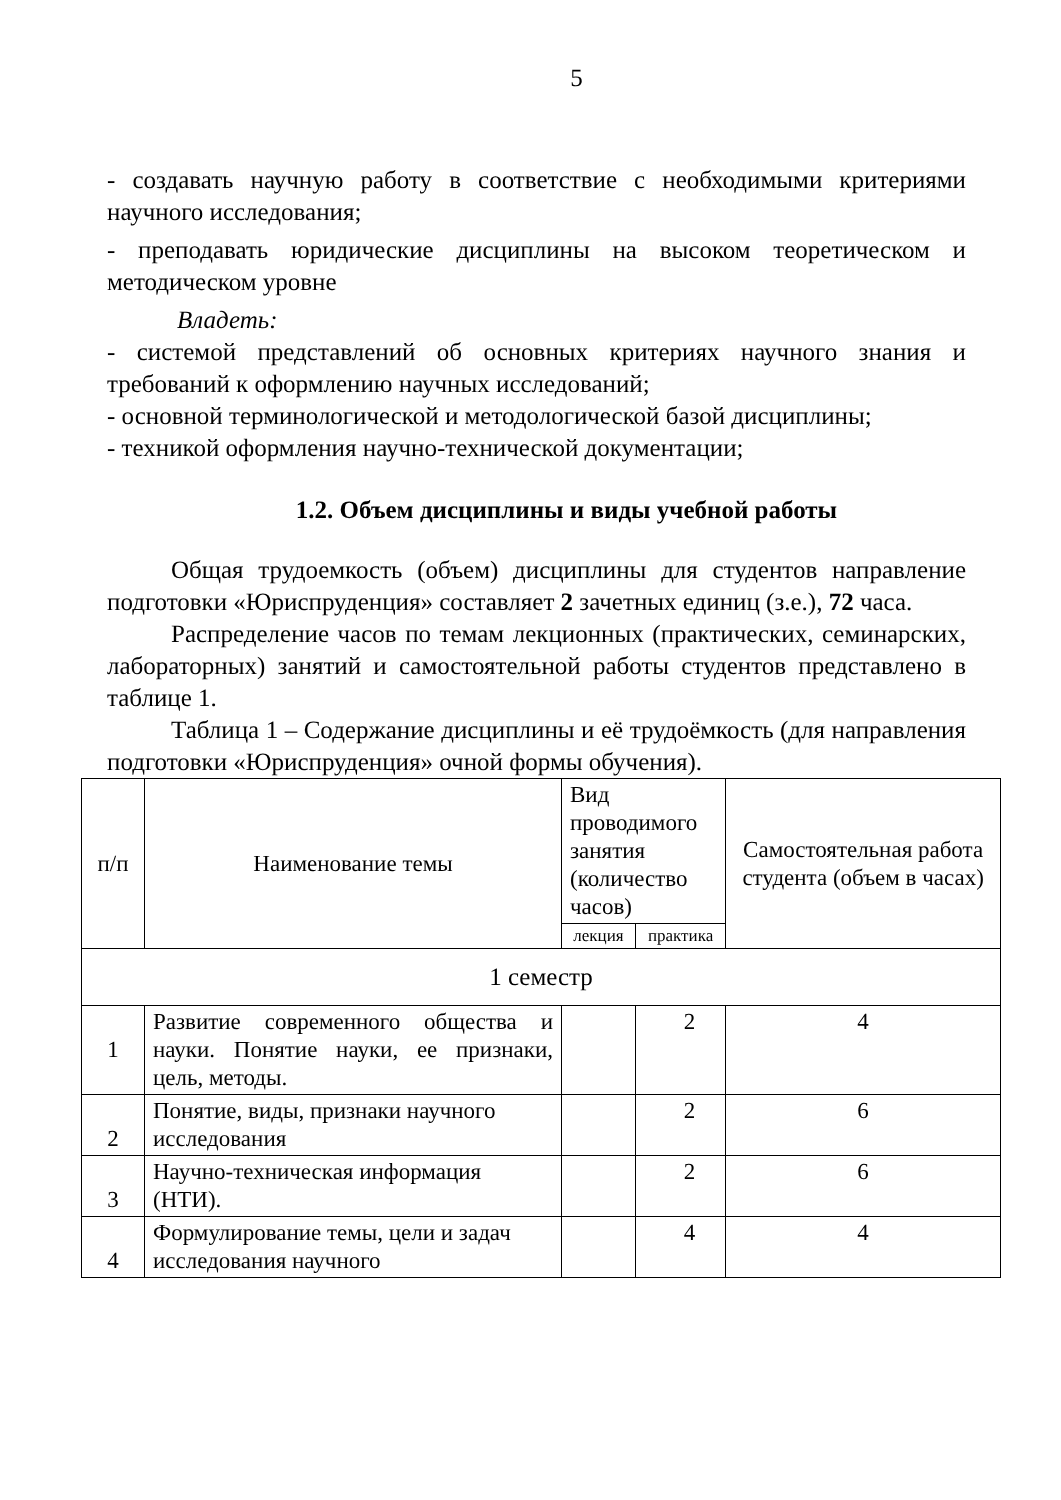5
- создавать научную работу в соответствие с необходимыми крите­риями научного исследования;
- преподавать юридические дисциплины на высоком теоретическом и методическом уровне
Владеть:
- системой представлений об основных критериях научного знания и требований к оформлению научных исследований;
- основной терминологической и методологической базой дисциплины;
- техникой оформления научно-технической документации;
1.2. Объем дисциплины и виды учебной работы
Общая трудоемкость (объем) дисциплины для студентов направление подготовки «Юриспруденция» составляет 2 зачетных единиц (з.е.), 72 часа.
Распределение часов по темам лекционных (практических, семинарских, лабораторных) занятий и самостоятельной работы студентов представлено в таблице 1.
Таблица 1 – Содержание дисциплины и её трудоёмкость (для направления подготовки «Юриспруденция» очной формы обучения).
| п/п | Наименование темы | Вид проводимого занятия (количество часов) | | Самостоятельная работа студента (объем в часах) |
| --- | --- | --- | --- | --- |
| | | лекция | практика | |
| 1 семестр | | | | |
| 1 | Развитие современного общест­ва и науки. Понятие науки, ее признаки, цель, методы. | | 2 | 4 |
| 2 | Понятие, виды, признаки науч­ного исследования | | 2 | 6 |
| 3 | Научно-техническая информа­ция (НТИ). | | 2 | 6 |
| 4 | Формулирование темы, цели и задач исследования научного | | 4 | 4 |